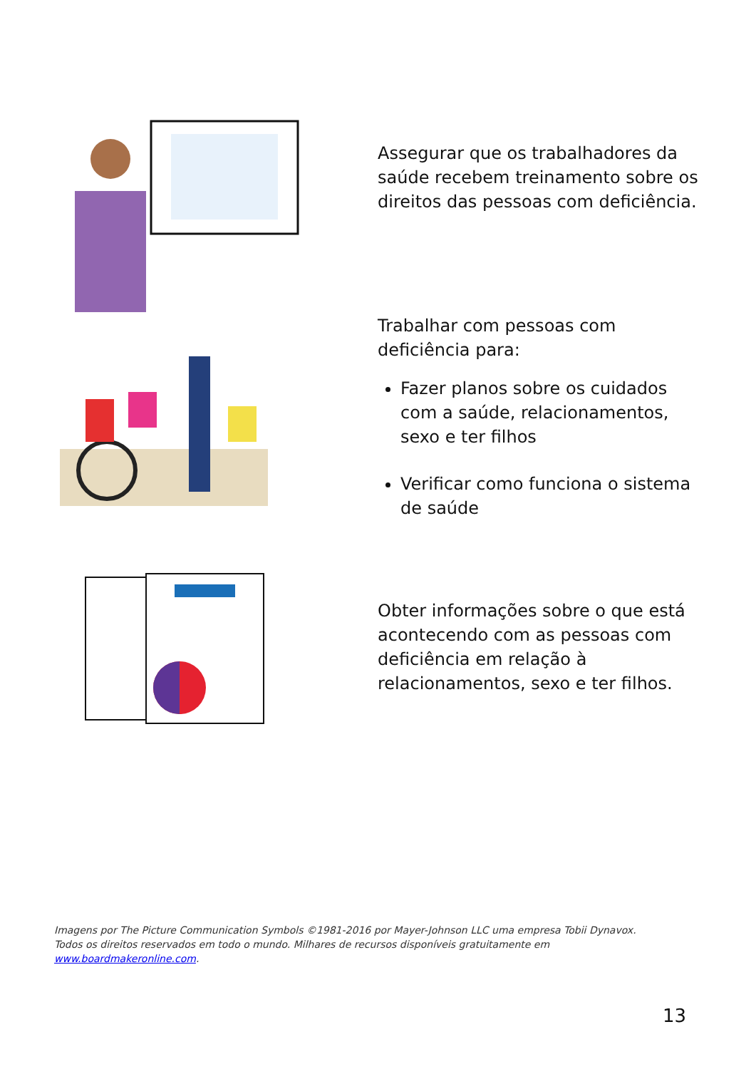Assegurar que os trabalhadores da saúde recebem treinamento sobre os direitos das pessoas com deficiência.
Trabalhar com pessoas com deficiência para:
Fazer planos sobre os cuidados com a saúde, relacionamentos, sexo e ter filhos
Verificar como funciona o sistema de saúde
Obter informações sobre o que está acontecendo com as pessoas com deficiência em relação à relacionamentos, sexo e ter filhos.
Imagens por The Picture Communication Symbols ©1981-2016 por Mayer-Johnson LLC uma empresa Tobii Dynavox. Todos os direitos reservados em todo o mundo. Milhares de recursos disponíveis gratuitamente em www.boardmakeronline.com.
13